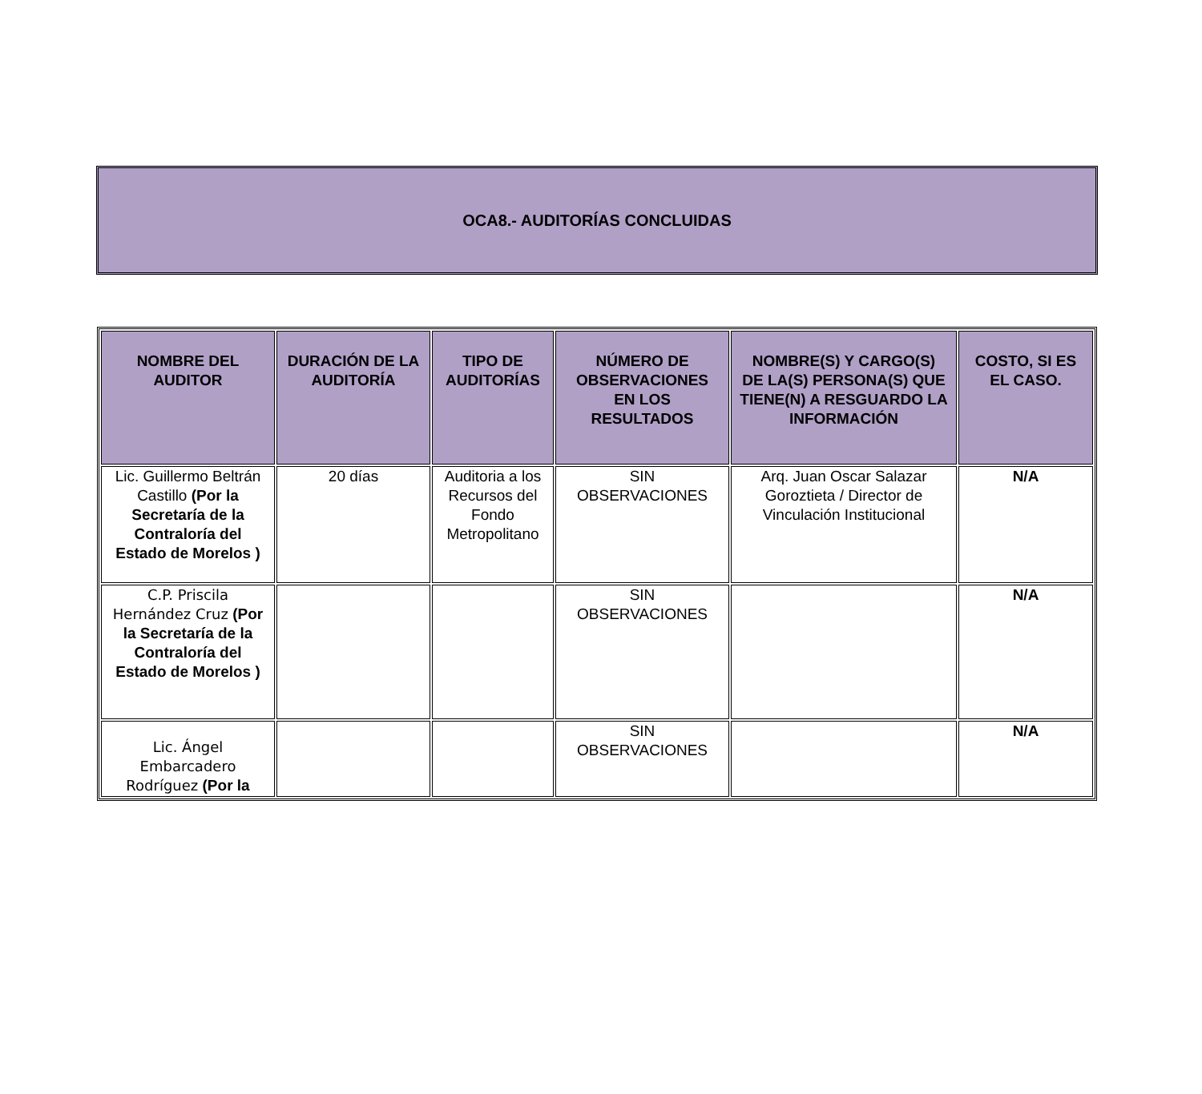OCA8.- AUDITORÍAS CONCLUIDAS
| NOMBRE DEL AUDITOR | DURACIÓN DE LA AUDITORÍA | TIPO DE AUDITORÍAS | NÚMERO DE OBSERVACIONES EN LOS RESULTADOS | NOMBRE(S) Y CARGO(S) DE LA(S) PERSONA(S) QUE TIENE(N) A RESGUARDO LA INFORMACIÓN | COSTO, SI ES EL CASO. |
| --- | --- | --- | --- | --- | --- |
| Lic. Guillermo Beltrán Castillo (Por la Secretaría de la Contraloría del Estado de Morelos ) | 20 días | Auditoria a los Recursos del Fondo Metropolitano | SIN OBSERVACIONES | Arq. Juan Oscar Salazar Goroztieta / Director de Vinculación Institucional | N/A |
| C.P. Priscila Hernández Cruz (Por la Secretaría de la Contraloría del Estado de Morelos ) | | | SIN OBSERVACIONES | | N/A |
| Lic. Ángel Embarcadero Rodríguez (Por la | | | SIN OBSERVACIONES | | N/A |